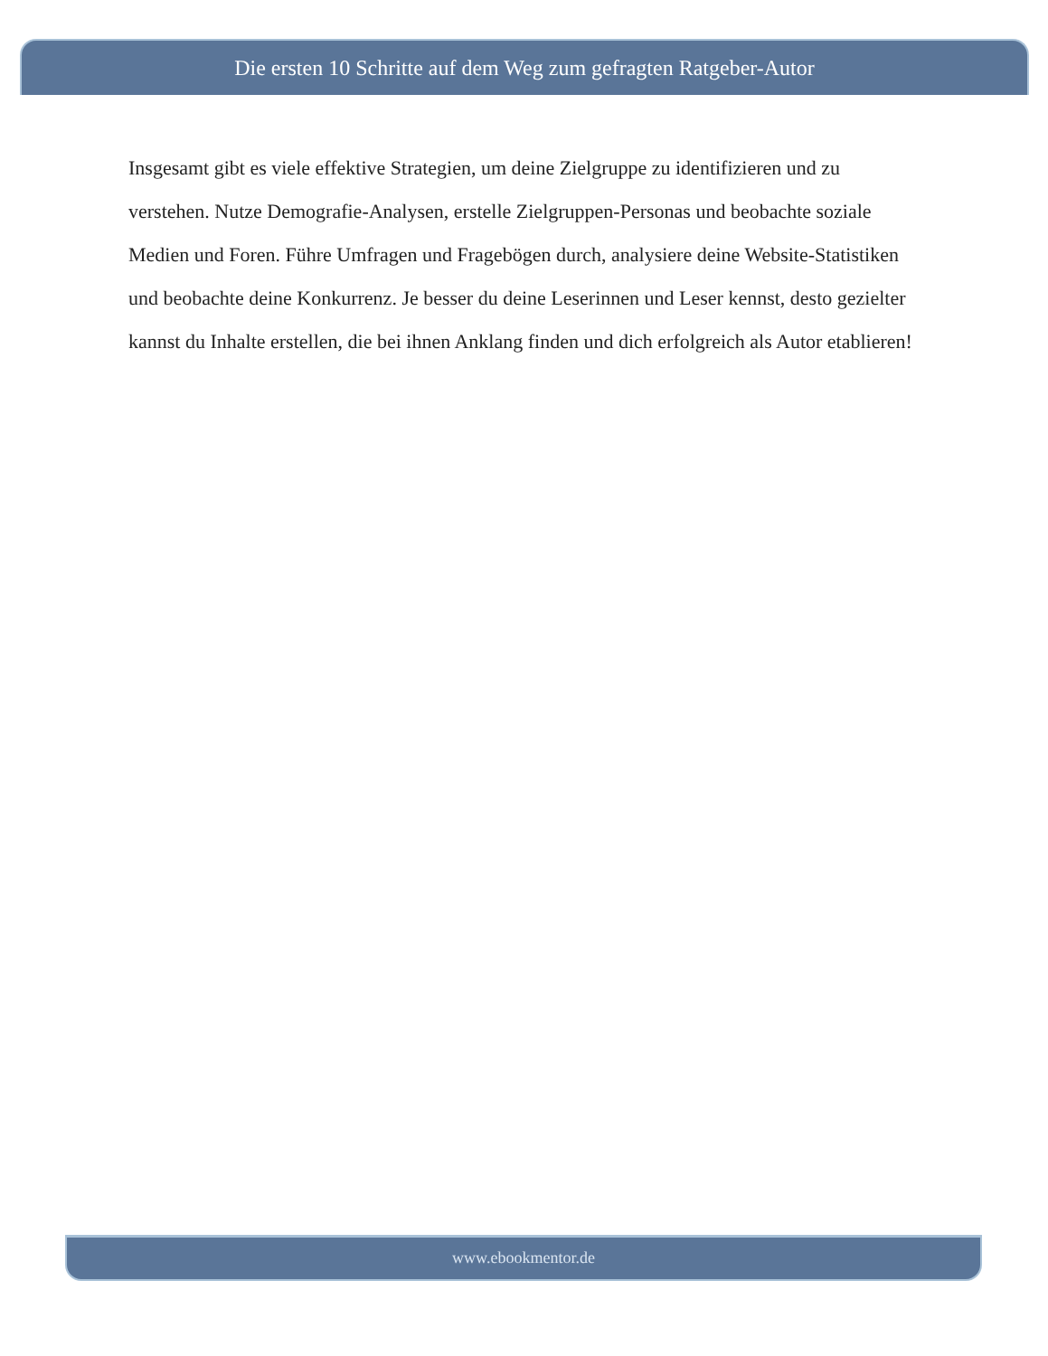Die ersten 10 Schritte auf dem Weg zum gefragten Ratgeber-Autor
Insgesamt gibt es viele effektive Strategien, um deine Zielgruppe zu identifizieren und zu verstehen. Nutze Demografie-Analysen, erstelle Zielgruppen-Personas und beobachte soziale Medien und Foren. Führe Umfragen und Fragebögen durch, analysiere deine Website-Statistiken und beobachte deine Konkurrenz. Je besser du deine Leserinnen und Leser kennst, desto gezielter kannst du Inhalte erstellen, die bei ihnen Anklang finden und dich erfolgreich als Autor etablieren!
www.ebookmentor.de